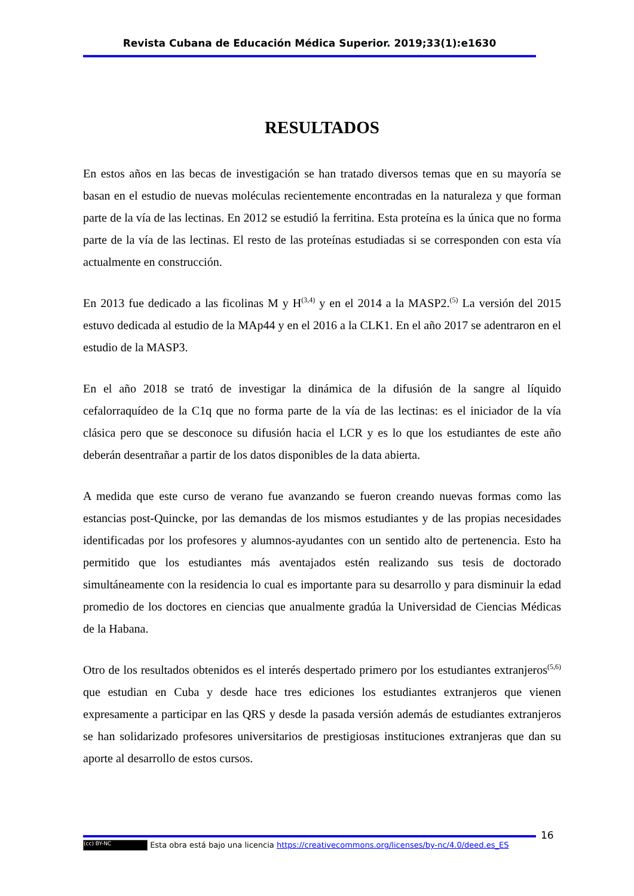Revista Cubana de Educación Médica Superior. 2019;33(1):e1630
RESULTADOS
En estos años en las becas de investigación se han tratado diversos temas que en su mayoría se basan en el estudio de nuevas moléculas recientemente encontradas en la naturaleza y que forman parte de la vía de las lectinas. En 2012 se estudió la ferritina. Esta proteína es la única que no forma parte de la vía de las lectinas. El resto de las proteínas estudiadas si se corresponden con esta vía actualmente en construcción.
En 2013 fue dedicado a las ficolinas M y H<sup>(3,4)</sup> y en el 2014 a la MASP2.<sup>(5)</sup> La versión del 2015 estuvo dedicada al estudio de la MAp44 y en el 2016 a la CLK1. En el año 2017 se adentraron en el estudio de la MASP3.
En el año 2018 se trató de investigar la dinámica de la difusión de la sangre al líquido cefalorraquídeo de la C1q que no forma parte de la vía de las lectinas: es el iniciador de la vía clásica pero que se desconoce su difusión hacia el LCR y es lo que los estudiantes de este año deberán desentrañar a partir de los datos disponibles de la data abierta.
A medida que este curso de verano fue avanzando se fueron creando nuevas formas como las estancias post-Quincke, por las demandas de los mismos estudiantes y de las propias necesidades identificadas por los profesores y alumnos-ayudantes con un sentido alto de pertenencia. Esto ha permitido que los estudiantes más aventajados estén realizando sus tesis de doctorado simultáneamente con la residencia lo cual es importante para su desarrollo y para disminuir la edad promedio de los doctores en ciencias que anualmente gradúa la Universidad de Ciencias Médicas de la Habana.
Otro de los resultados obtenidos es el interés despertado primero por los estudiantes extranjeros<sup>(5,6)</sup> que estudian en Cuba y desde hace tres ediciones los estudiantes extranjeros que vienen expresamente a participar en las QRS y desde la pasada versión además de estudiantes extranjeros se han solidarizado profesores universitarios de prestigiosas instituciones extranjeras que dan su aporte al desarrollo de estos cursos.
16
(cc) BY-NC Esta obra está bajo una licencia https://creativecommons.org/licenses/by-nc/4.0/deed.es_ES